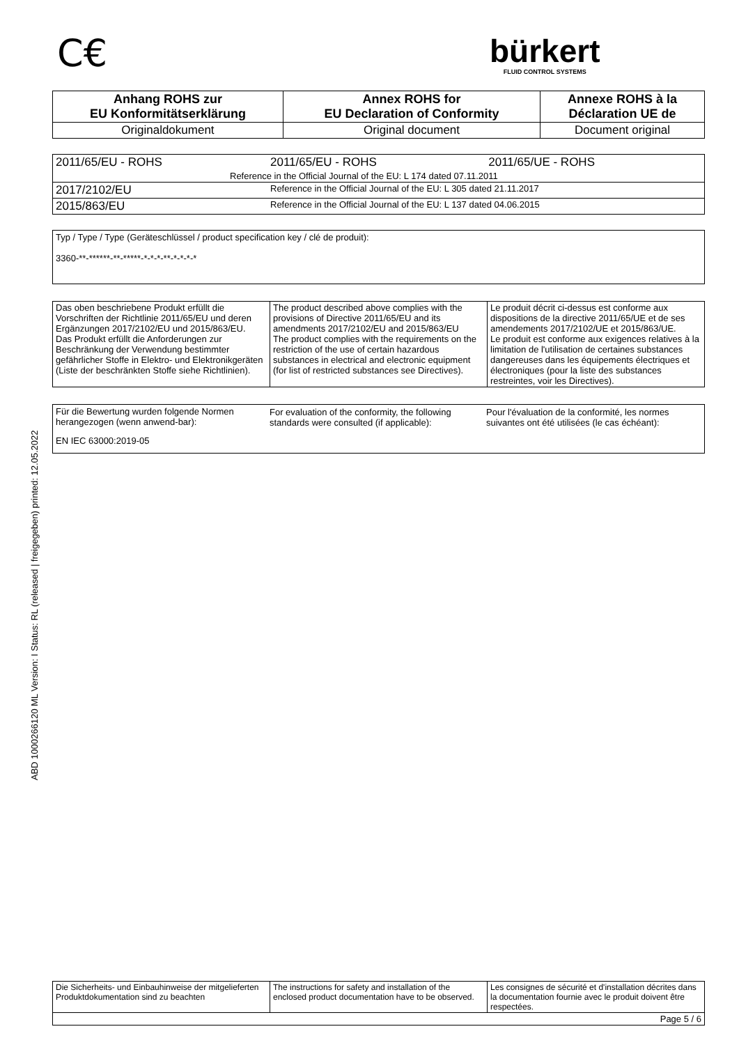C€
bürkert
FLUID CONTROL SYSTEMS
ABD 1000266120 ML Version: I Status: RL (released | freigegeben) printed: 12.05.2022
| Anhang ROHS zur EU Konformitätserklärung | Annex ROHS for EU Declaration of Conformity | Annexe ROHS à la Déclaration UE de |
| --- | --- | --- |
| Originaldokument | Original document | Document original |
| 2011/65/EU - ROHS | 2011/65/EU - ROHS | 2011/65/UE - ROHS |
| Reference in the Official Journal of the EU: L 174 dated 07.11.2011 | | |
| 2017/2102/EU | Reference in the Official Journal of the EU: L 305 dated 21.11.2017 | |
| 2015/863/EU | Reference in the Official Journal of the EU: L 137 dated 04.06.2015 | |
Typ / Type / Type (Geräteschlüssel / product specification key / clé de produit):
3360-**-******-**-*****-*-*-*-**-*-*-*-*
| Das oben beschriebene Produkt erfüllt die Vorschriften der Richtlinie 2011/65/EU und deren Ergänzungen 2017/2102/EU und 2015/863/EU. Das Produkt erfüllt die Anforderungen zur Beschränkung der Verwendung bestimmter gefährlicher Stoffe in Elektro- und Elektronikgeräten (Liste der beschränkten Stoffe siehe Richtlinien). | The product described above complies with the provisions of Directive 2011/65/EU and its amendments 2017/2102/EU and 2015/863/EU The product complies with the requirements on the restriction of the use of certain hazardous substances in electrical and electronic equipment (for list of restricted substances see Directives). | Le produit décrit ci-dessus est conforme aux dispositions de la directive 2011/65/UE et de ses amendements 2017/2102/UE et 2015/863/UE. Le produit est conforme aux exigences relatives à la limitation de l'utilisation de certaines substances dangereuses dans les équipements électriques et électroniques (pour la liste des substances restreintes, voir les Directives). |
| Für die Bewertung wurden folgende Normen herangezogen (wenn anwend-bar): | For evaluation of the conformity, the following standards were consulted (if applicable): | Pour l'évaluation de la conformité, les normes suivantes ont été utilisées (le cas échéant): |
EN IEC 63000:2019-05
| Die Sicherheits- und Einbauhinweise der mitgelieferten Produktdokumentation sind zu beachten | The instructions for safety and installation of the enclosed product documentation have to be observed. | Les consignes de sécurité et d'installation décrites dans la documentation fournie avec le produit doivent être respectées. |
| Page 5 / 6 | | |